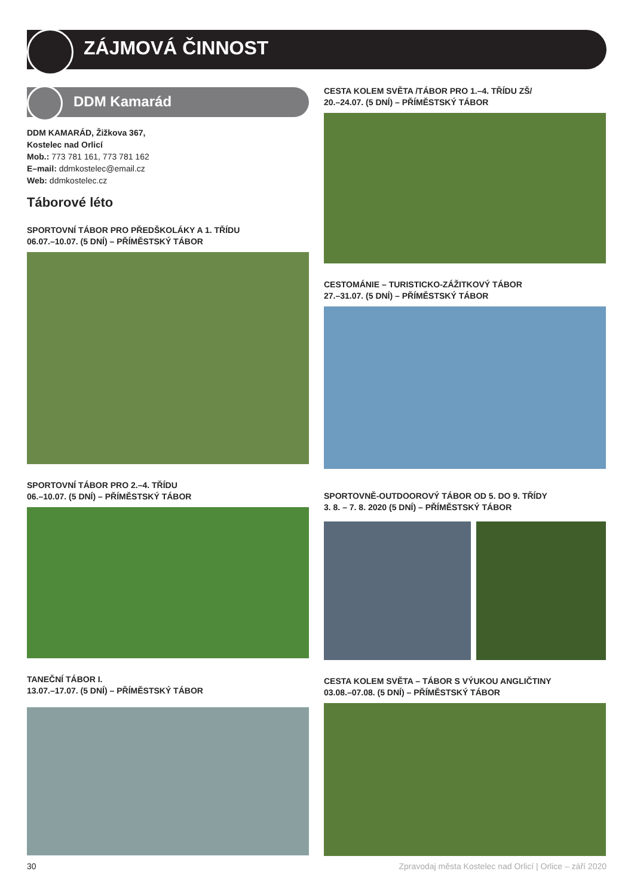ZÁJMOVÁ ČINNOST
DDM Kamarád
DDM KAMARÁD, Žižkova 367,
Kostelec nad Orlicí
Mob.: 773 781 161, 773 781 162
E–mail: ddmkostelec@email.cz
Web: ddmkostelec.cz
Táborové léto
SPORTOVNÍ TÁBOR PRO PŘEDŠKOLÁKY A 1. TŘÍDU
06.07.–10.07. (5 DNÍ) – PŘÍMĚSTSKÝ TÁBOR
SPORTOVNÍ TÁBOR PRO 2.–4. TŘÍDU
06.–10.07. (5 DNÍ) – PŘÍMĚSTSKÝ TÁBOR
TANEČNÍ TÁBOR I.
13.07.–17.07. (5 DNÍ) – PŘÍMĚSTSKÝ TÁBOR
CESTA KOLEM SVĚTA /TÁBOR PRO 1.–4. TŘÍDU ZŠ/
20.–24.07. (5 DNÍ) – PŘÍMĚSTSKÝ TÁBOR
CESTOMÁNIE – TURISTICKO-ZÁŽITKOVÝ TÁBOR
27.–31.07. (5 DNÍ) – PŘÍMĚSTSKÝ TÁBOR
SPORTOVNĚ-OUTDOOROVÝ TÁBOR OD 5. DO 9. TŘÍDY
3. 8. – 7. 8. 2020 (5 DNÍ) – PŘÍMĚSTSKÝ TÁBOR
CESTA KOLEM SVĚTA – TÁBOR S VÝUKOU ANGLIČTINY
03.08.–07.08. (5 DNÍ) – PŘÍMĚSTSKÝ TÁBOR
30 Zpravodaj města Kostelec nad Orlicí | Orlice – září 2020